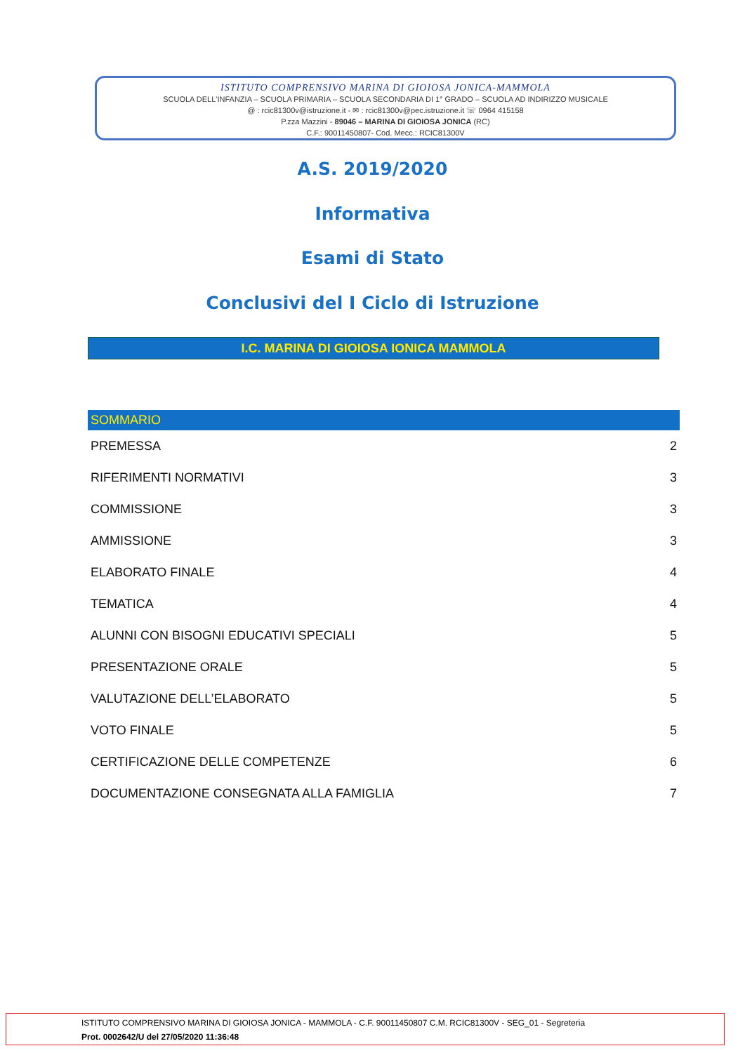ISTITUTO COMPRENSIVO MARINA DI GIOIOSA JONICA-MAMMOLA
SCUOLA DELL'INFANZIA – SCUOLA PRIMARIA – SCUOLA SECONDARIA DI 1° GRADO – SCUOLA AD INDIRIZZO MUSICALE
@ : rcic81300v@istruzione.it - ✉ : rcic81300v@pec.istruzione.it ☏ 0964 415158
P.zza Mazzini - 89046 – MARINA DI GIOIOSA JONICA (RC)
C.F.: 90011450807- Cod. Mecc.: RCIC81300V
A.S. 2019/2020
Informativa
Esami di Stato
Conclusivi del I Ciclo di Istruzione
I.C. MARINA DI GIOIOSA IONICA MAMMOLA
SOMMARIO
PREMESSA 2
RIFERIMENTI NORMATIVI 3
COMMISSIONE 3
AMMISSIONE 3
ELABORATO FINALE 4
TEMATICA 4
ALUNNI CON BISOGNI EDUCATIVI SPECIALI 5
PRESENTAZIONE ORALE 5
VALUTAZIONE DELL’ELABORATO 5
VOTO FINALE 5
CERTIFICAZIONE DELLE COMPETENZE 6
DOCUMENTAZIONE CONSEGNATA ALLA FAMIGLIA 7
ISTITUTO COMPRENSIVO MARINA DI GIOIOSA JONICA - MAMMOLA - C.F. 90011450807 C.M. RCIC81300V - SEG_01 - Segreteria
Prot. 0002642/U del 27/05/2020 11:36:48